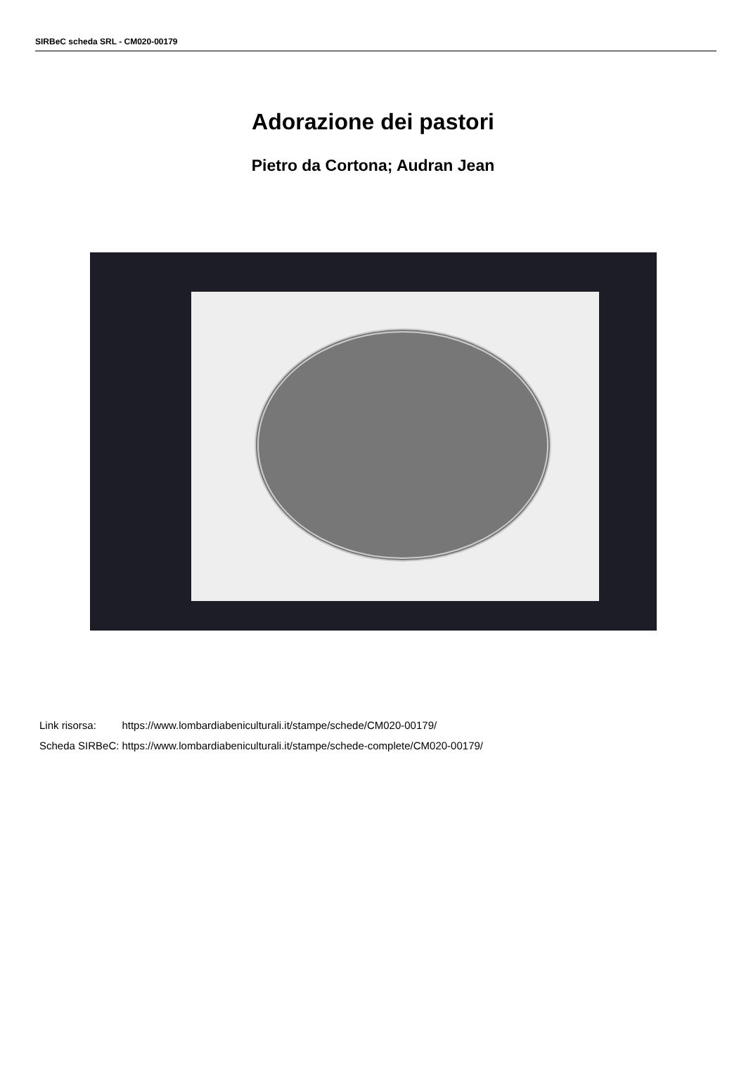SIRBeC scheda SRL - CM020-00179
Adorazione dei pastori
Pietro da Cortona; Audran Jean
| Link risorsa: | https://www.lombardiabeniculturali.it/stampe/schede/CM020-00179/ |
| Scheda SIRBeC: | https://www.lombardiabeniculturali.it/stampe/schede-complete/CM020-00179/ |